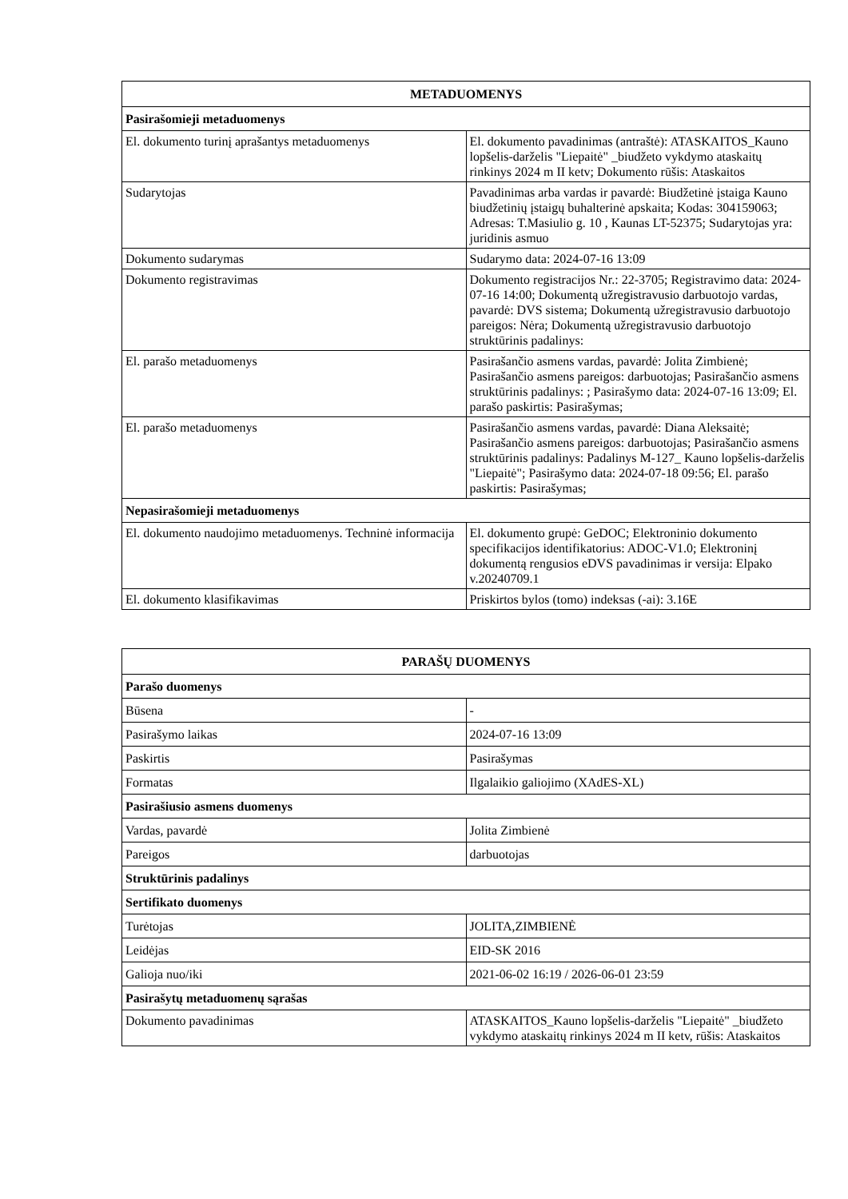| METADUOMENYS | |
| --- | --- |
| Pasirašomieji metaduomenys | |
| El. dokumento turinį aprašantys metaduomenys | El. dokumento pavadinimas (antraštė): ATASKAITOS_Kauno lopšelis-darželis "Liepaitė" _biudžeto vykdymo ataskaitų rinkinys 2024 m II ketv; Dokumento rūšis: Ataskaitos |
| Sudarytojas | Pavadinimas arba vardas ir pavardė: Biudžetinė įstaiga Kauno biudžetinių įstaigų buhalterinė apskaita; Kodas: 304159063; Adresas: T.Masiulio g. 10 , Kaunas LT-52375; Sudarytojas yra: juridinis asmuo |
| Dokumento sudarymas | Sudarymo data: 2024-07-16 13:09 |
| Dokumento registravimas | Dokumento registracijos Nr.: 22-3705; Registravimo data: 2024-07-16 14:00; Dokumentą užregistravusio darbuotojo vardas, pavardė: DVS sistema; Dokumentą užregistravusio darbuotojo pareigos: Nėra; Dokumentą užregistravusio darbuotojo struktūrinis padalinys: |
| El. parašo metaduomenys | Pasirašančio asmens vardas, pavardė: Jolita Zimbienė; Pasirašančio asmens pareigos: darbuotojas; Pasirašančio asmens struktūrinis padalinys: ; Pasirašymo data: 2024-07-16 13:09; El. parašo paskirtis: Pasirašymas; |
| El. parašo metaduomenys | Pasirašančio asmens vardas, pavardė: Diana Aleksaitė; Pasirašančio asmens pareigos: darbuotojas; Pasirašančio asmens struktūrinis padalinys: Padalinys M-127_ Kauno lopšelis-darželis "Liepaitė"; Pasirašymo data: 2024-07-18 09:56; El. parašo paskirtis: Pasirašymas; |
| Nepasirašomieji metaduomenys | |
| El. dokumento naudojimo metaduomenys. Techninė informacija | El. dokumento grupė: GeDOC; Elektroninio dokumento specifikacijos identifikatorius: ADOC-V1.0; Elektroninį dokumentą rengusios eDVS pavadinimas ir versija: Elpako v.20240709.1 |
| El. dokumento klasifikavimas | Priskirtos bylos (tomo) indeksas (-ai): 3.16E |
| PARAŠŲ DUOMENYS | |
| --- | --- |
| Parašo duomenys | |
| Būsena | - |
| Pasirašymo laikas | 2024-07-16 13:09 |
| Paskirtis | Pasirašymas |
| Formatas | Ilgalaikio galiojimo (XAdES-XL) |
| Pasirašiusio asmens duomenys | |
| Vardas, pavardė | Jolita Zimbienė |
| Pareigos | darbuotojas |
| Struktūrinis padalinys | |
| Sertifikato duomenys | |
| Turėtojas | JOLITA,ZIMBIENĖ |
| Leidėjas | EID-SK 2016 |
| Galioja nuo/iki | 2021-06-02 16:19 / 2026-06-01 23:59 |
| Pasirašytų metaduomenų sąrašas | |
| Dokumento pavadinimas | ATASKAITOS_Kauno lopšelis-darželis "Liepaitė" _biudžeto vykdymo ataskaitų rinkinys 2024 m II ketv, rūšis: Ataskaitos |